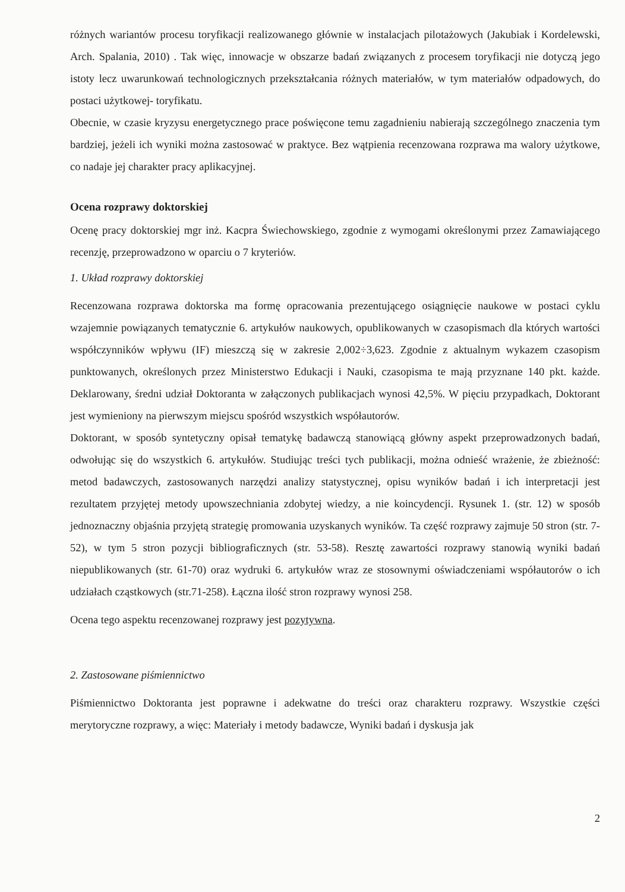różnych wariantów procesu toryfikacji realizowanego głównie w instalacjach pilotażowych (Jakubiak i Kordelewski, Arch. Spalania, 2010) . Tak więc, innowacje w obszarze badań związanych z procesem toryfikacji nie dotyczą jego istoty lecz uwarunkowań technologicznych przekształcania różnych materiałów, w tym materiałów odpadowych, do postaci użytkowej- toryfikatu.
Obecnie, w czasie kryzysu energetycznego prace poświęcone temu zagadnieniu nabierają szczególnego znaczenia tym bardziej, jeżeli ich wyniki można zastosować w praktyce. Bez wątpienia recenzowana rozprawa ma walory użytkowe, co nadaje jej charakter pracy aplikacyjnej.
Ocena rozprawy doktorskiej
Ocenę pracy doktorskiej mgr inż. Kacpra Świechowskiego, zgodnie z wymogami określonymi przez Zamawiającego recenzję, przeprowadzono w oparciu o 7 kryteriów.
1. Układ rozprawy doktorskiej
Recenzowana rozprawa doktorska ma formę opracowania prezentującego osiągnięcie naukowe w postaci cyklu wzajemnie powiązanych tematycznie 6. artykułów naukowych, opublikowanych w czasopismach dla których wartości współczynników wpływu (IF) mieszczą się w zakresie 2,002÷3,623. Zgodnie z aktualnym wykazem czasopism punktowanych, określonych przez Ministerstwo Edukacji i Nauki, czasopisma te mają przyznane 140 pkt. każde. Deklarowany, średni udział Doktoranta w załączonych publikacjach wynosi 42,5%. W pięciu przypadkach, Doktorant jest wymieniony na pierwszym miejscu spośród wszystkich współautorów.
Doktorant, w sposób syntetyczny opisał tematykę badawczą stanowiącą główny aspekt przeprowadzonych badań, odwołując się do wszystkich 6. artykułów. Studiując treści tych publikacji, można odnieść wrażenie, że zbieżność: metod badawczych, zastosowanych narzędzi analizy statystycznej, opisu wyników badań i ich interpretacji jest rezultatem przyjętej metody upowszechniania zdobytej wiedzy, a nie koincydencji. Rysunek 1. (str. 12) w sposób jednoznaczny objaśnia przyjętą strategię promowania uzyskanych wyników. Ta część rozprawy zajmuje 50 stron (str. 7-52), w tym 5 stron pozycji bibliograficznych (str. 53-58). Resztę zawartości rozprawy stanowią wyniki badań niepublikowanych (str. 61-70) oraz wydruki 6. artykułów wraz ze stosownymi oświadczeniami współautorów o ich udziałach cząstkowych (str.71-258). Łączna ilość stron rozprawy wynosi 258.
Ocena tego aspektu recenzowanej rozprawy jest pozytywna.
2. Zastosowane piśmiennictwo
Piśmiennictwo Doktoranta jest poprawne i adekwatne do treści oraz charakteru rozprawy. Wszystkie części merytoryczne rozprawy, a więc: Materiały i metody badawcze, Wyniki badań i dyskusja jak
2